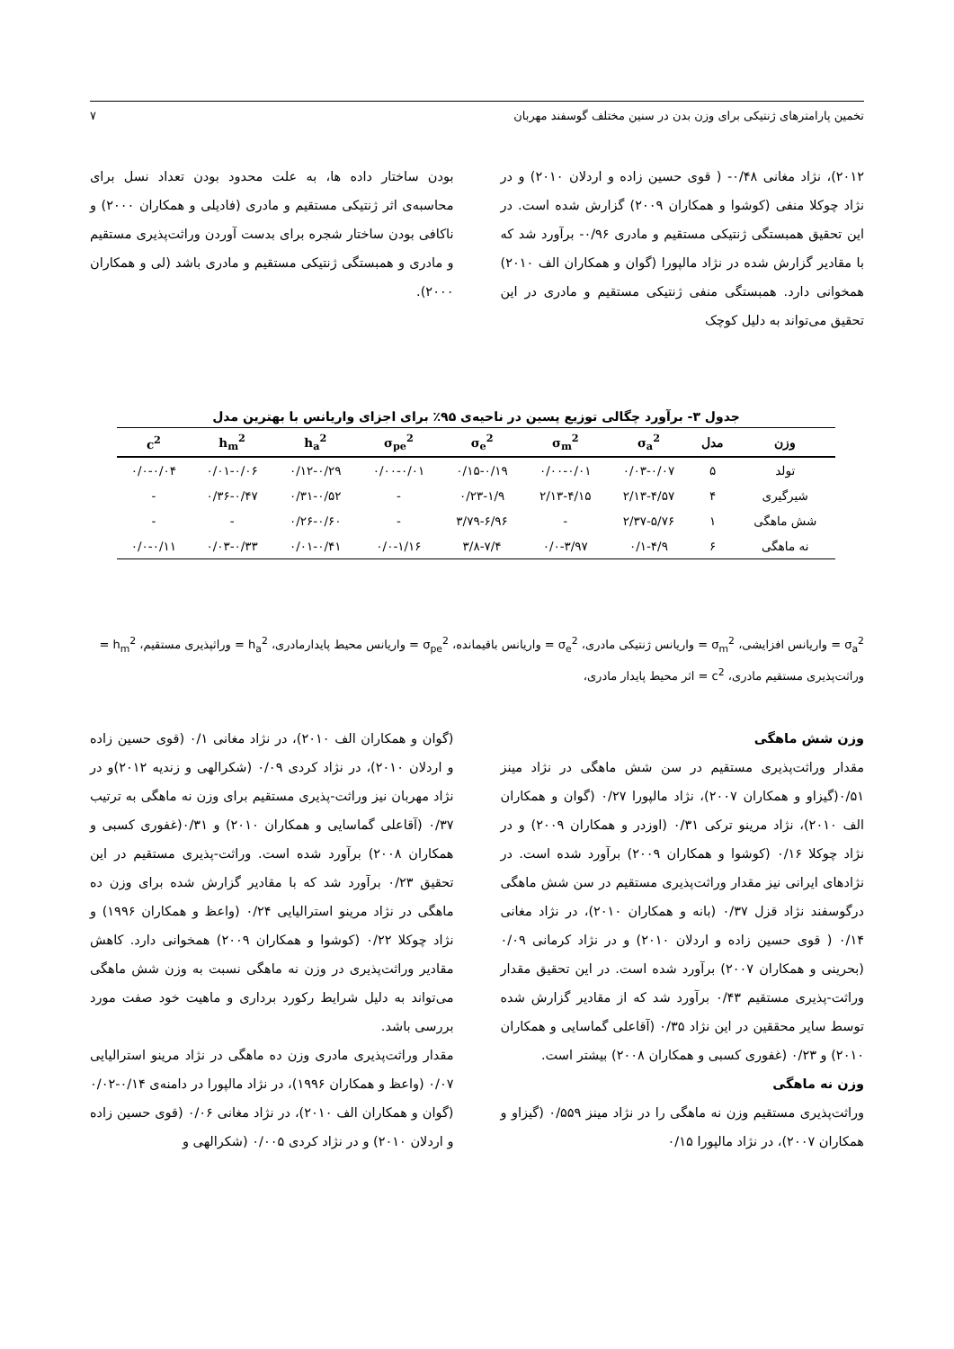تخمین پارامترهای ژنتیکی برای وزن بدن در سنین مختلف گوسفند مهربان ۷
۲۰۱۲)، نژاد مغانی ۰/۴۸- ( قوی حسین زاده و اردلان ۲۰۱۰) و در نژاد چوکلا منفی (کوشوا و همکاران ۲۰۰۹) گزارش شده است. در این تحقیق همبستگی ژنتیکی مستقیم و مادری ۰/۹۶- برآورد شد که با مقادیر گزارش شده در نژاد مالپورا (گوان و همکاران الف ۲۰۱۰) همخوانی دارد. همبستگی منفی ژنتیکی مستقیم و مادری در این تحقیق می‌تواند به دلیل کوچک
بودن ساختار داده ها، به علت محدود بودن تعداد نسل برای محاسبه‌ی اثر ژنتیکی مستقیم و مادری (فادیلی و همکاران ۲۰۰۰) و ناکافی بودن ساختار شجره برای بدست آوردن وراثت‌پذیری مستقیم و مادری و همبستگی ژنتیکی مستقیم و مادری باشد (لی و همکاران ۲۰۰۰).
جدول ۳- برآورد چگالی توزیع پسین در ناحیه‌ی ۹۵٪ برای اجزای واریانس با بهترین مدل
| وزن | مدل | σ<sub>a</sub><sup>2</sup> | σ<sub>m</sub><sup>2</sup> | σ<sub>e</sub><sup>2</sup> | σ<sub>pe</sub><sup>2</sup> | h<sub>a</sub><sup>2</sup> | h<sub>m</sub><sup>2</sup> | c<sup>2</sup> |
| --- | --- | --- | --- | --- | --- | --- | --- | --- |
| تولد | ۵ | ۰/۰۳-۰/۰۷ | ۰/۰۰-۰/۰۱ | ۰/۱۵-۰/۱۹ | ۰/۰۰-۰/۰۱ | ۰/۱۲-۰/۲۹ | ۰/۰۱-۰/۰۶ | ۰/۰-۰/۰۴ |
| شیرگیری | ۴ | ۲/۱۳-۴/۵۷ | ۲/۱۳-۴/۱۵ | ۰/۲۳-۱/۹ | - | ۰/۳۱-۰/۵۲ | ۰/۳۶-۰/۴۷ | - |
| شش ماهگی | ۱ | ۲/۳۷-۵/۷۶ | - | ۳/۷۹-۶/۹۶ | - | ۰/۲۶-۰/۶۰ | - | - |
| نه ماهگی | ۶ | ۰/۱-۴/۹ | ۰/۰-۳/۹۷ | ۳/۸-۷/۴ | ۰/۰-۱/۱۶ | ۰/۰۱-۰/۴۱ | ۰/۰۳-۰/۳۳ | ۰/۰-۰/۱۱ |
σ<sub>a</sub><sup>2</sup> = واریانس افزایشی، σ<sub>m</sub><sup>2</sup> = واریانس ژنتیکی مادری، σ<sub>e</sub><sup>2</sup> = واریانس باقیمانده، σ<sub>pe</sub><sup>2</sup> = واریانس محیط پایدارمادری، h<sub>a</sub><sup>2</sup> = وراثپذیری مستقیم، h<sub>m</sub><sup>2</sup> = وراثت‌پذیری مستقیم مادری، c<sup>2</sup> = اثر محیط پایدار مادری،
وزن شش ماهگی
مقدار وراثت‌پذیری مستقیم در سن شش ماهگی در نژاد مینز ۰/۵۱(گیزاو و همکاران ۲۰۰۷)، نژاد مالپورا ۰/۲۷ (گوان و همکاران الف ۲۰۱۰)، نژاد مرینو ترکی ۰/۳۱ (اوزدر و همکاران ۲۰۰۹) و در نژاد چوکلا ۰/۱۶ (کوشوا و همکاران ۲۰۰۹) برآورد شده است. در نژادهای ایرانی نیز مقدار وراثت‌پذیری مستقیم در سن شش ماهگی درگوسفند نژاد قزل ۰/۳۷ (بانه و همکاران ۲۰۱۰)، در نژاد مغانی ۰/۱۴ ( قوی حسین زاده و اردلان ۲۰۱۰) و در نژاد کرمانی ۰/۰۹ (بحرینی و همکاران ۲۰۰۷) برآورد شده است. در این تحقیق مقدار وراثت-پذیری مستقیم ۰/۴۳ برآورد شد که از مقادیر گزارش شده توسط سایر محققین در این نژاد ۰/۳۵ (آقاعلی گماسایی و همکاران ۲۰۱۰) و ۰/۲۳ (غفوری کسبی و همکاران ۲۰۰۸) بیشتر است.
وزن نه ماهگی
وراثت‌پذیری مستقیم وزن نه ماهگی را در نژاد مینز ۰/۵۵۹ (گیزاو و همکاران ۲۰۰۷)، در نژاد مالپورا ۰/۱۵
(گوان و همکاران الف ۲۰۱۰)، در نژاد مغانی ۰/۱ (قوی حسین زاده و اردلان ۲۰۱۰)، در نژاد کردی ۰/۰۹ (شکرالهی و زندیه ۲۰۱۲)و در نژاد مهربان نیز وراثت-پذیری مستقیم برای وزن نه ماهگی به ترتیب ۰/۳۷ (آقاعلی گماسایی و همکاران ۲۰۱۰) و ۰/۳۱(غفوری کسبی و همکاران ۲۰۰۸) برآورد شده است. وراثت-پذیری مستقیم در این تحقیق ۰/۲۳ برآورد شد که با مقادیر گزارش شده برای وزن ده ماهگی در نژاد مرینو استرالیایی ۰/۲۴ (واعظ و همکاران ۱۹۹۶) و نژاد چوکلا ۰/۲۲ (کوشوا و همکاران ۲۰۰۹) همخوانی دارد. کاهش مقادیر وراثت‌پذیری در وزن نه ماهگی نسبت به وزن شش ماهگی می‌تواند به دلیل شرایط رکورد برداری و ماهیت خود صفت مورد بررسی باشد.
مقدار وراثت‌پذیری مادری وزن ده ماهگی در نژاد مرینو استرالیایی ۰/۰۷ (واعظ و همکاران ۱۹۹۶)، در نژاد مالپورا در دامنه‌ی ۰/۱۴-۰/۰۲ (گوان و همکاران الف ۲۰۱۰)، در نژاد مغانی ۰/۰۶ (قوی حسین زاده و اردلان ۲۰۱۰) و در نژاد کردی ۰/۰۰۵ (شکرالهی و